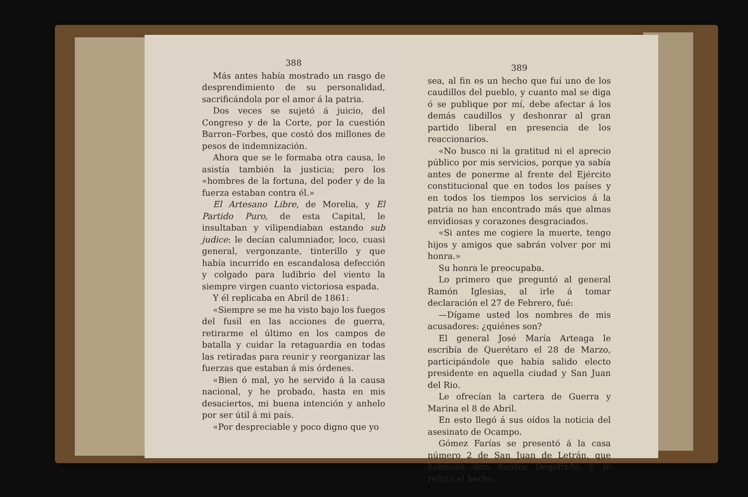388
Más antes había mostrado un rasgo de desprendimiento de su personalidad, sacrificándola por el amor á la patria.
Dos veces se sujetó á juicio, del Congreso y de la Corte, por la cuestión Barron–Forbes, que costó dos millones de pesos de indemnización.
Ahora que se le formaba otra causa, le asistía también la justicia; pero los «hombres de la fortuna, del poder y de la fuerza estaban contra él.»
El Artesano Libre, de Morelia, y El Partido Puro, de esta Capital, le insultaban y vilipendiaban estando sub judice: le decían calumniador, loco, cuasi general, vergonzante, tinterillo y que había incurrido en escandalosa defección y colgado para ludibrio del viento la siempre virgen cuanto victoriosa espada.
Y él replicaba en Abril de 1861:
«Siempre se me ha visto bajo los fuegos del fusil en las acciones de guerra, retirarme el último en los campos de batalla y cuidar la retaguardia en todas las retiradas para reunir y reorganizar las fuerzas que estaban á mis órdenes.
«Bien ó mal, yo he servido á la causa nacional, y he probado, hasta en mis desaciertos, mi buena intención y anhelo por ser útil á mi país.
«Por despreciable y poco digno que yo
389
sea, al fin es un hecho que fuí uno de los caudillos del pueblo, y cuanto mal se diga ó se publique por mí, debe afectar á los demás caudillos y deshonrar al gran partido liberal en presencia de los reaccionarios.
«No busco ni la gratitud ni el aprecio público por mis servicios, porque ya sabía antes de ponerme al frente del Ejército constitucional que en todos los países y en todos los tiempos los servicios á la patria no han encontrado más que almas envidiosas y corazones desgraciados.
«Si antes me cogiere la muerte, tengo hijos y amigos que sabrán volver por mi honra.»
Su honra le preocupaba.
Lo primero que preguntó al general Ramón Iglesias, al irle á tomar declaración el 27 de Febrero, fué:
—Dígame usted los nombres de mis acusadores: ¿quiénes son?
El general José María Arteaga le escribía de Querétaro el 28 de Marzo, participándole que había salido electo presidente en aquella ciudad y San Juan del Rio.
Le ofrecían la cartera de Guerra y Marina el 8 de Abril.
En esto llegó á sus oídos la noticia del asesinato de Ocampo.
Gómez Farías se presentó á la casa número 2 de San Juan de Letrán, que habitaba don Santos Degollado, y le refirió el hecho.